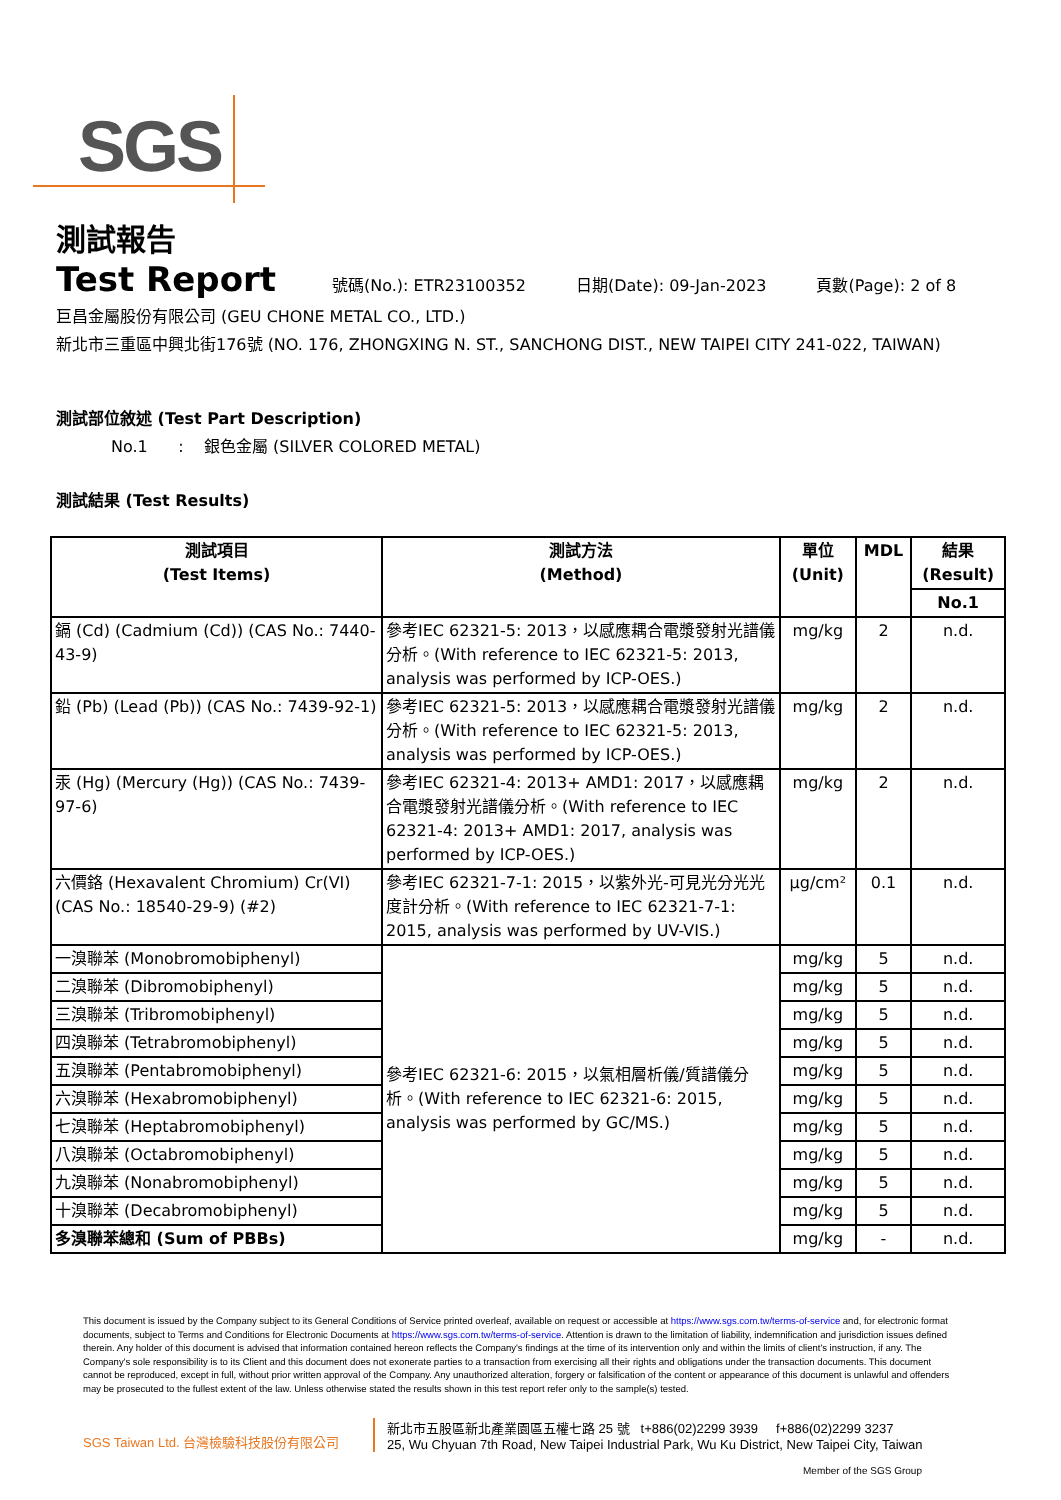SGS
測試報告
Test Report 號碼(No.): ETR23100352 日期(Date): 09-Jan-2023 頁數(Page): 2 of 8
巨昌金屬股份有限公司 (GEU CHONE METAL CO., LTD.)
新北市三重區中興北街176號 (NO. 176, ZHONGXING N. ST., SANCHONG DIST., NEW TAIPEI CITY 241-022, TAIWAN)
測試部位敘述 (Test Part Description)
No.1 : 銀色金屬 (SILVER COLORED METAL)
測試結果 (Test Results)
| 測試項目 (Test Items) | 測試方法 (Method) | 單位 (Unit) | MDL | 結果 (Result) |
| --- | --- | --- | --- | --- |
| | | | | No.1 |
| 鎘 (Cd) (Cadmium (Cd)) (CAS No.: 7440-43-9) | 參考IEC 62321-5: 2013，以感應耦合電漿發射光譜儀分析。(With reference to IEC 62321-5: 2013, analysis was performed by ICP-OES.) | mg/kg | 2 | n.d. |
| 鉛 (Pb) (Lead (Pb)) (CAS No.: 7439-92-1) | 參考IEC 62321-5: 2013，以感應耦合電漿發射光譜儀分析。(With reference to IEC 62321-5: 2013, analysis was performed by ICP-OES.) | mg/kg | 2 | n.d. |
| 汞 (Hg) (Mercury (Hg)) (CAS No.: 7439-97-6) | 參考IEC 62321-4: 2013+ AMD1: 2017，以感應耦合電漿發射光譜儀分析。(With reference to IEC 62321-4: 2013+ AMD1: 2017, analysis was performed by ICP-OES.) | mg/kg | 2 | n.d. |
| 六價鉻 (Hexavalent Chromium) Cr(VI) (CAS No.: 18540-29-9) (#2) | 參考IEC 62321-7-1: 2015，以紫外光-可見光分光光度計分析。(With reference to IEC 62321-7-1: 2015, analysis was performed by UV-VIS.) | μg/cm² | 0.1 | n.d. |
| 一溴聯苯 (Monobromobiphenyl) | 參考IEC 62321-6: 2015，以氣相層析儀/質譜儀分析。(With reference to IEC 62321-6: 2015, analysis was performed by GC/MS.) | mg/kg | 5 | n.d. |
| 二溴聯苯 (Dibromobiphenyl) | | mg/kg | 5 | n.d. |
| 三溴聯苯 (Tribromobiphenyl) | | mg/kg | 5 | n.d. |
| 四溴聯苯 (Tetrabromobiphenyl) | | mg/kg | 5 | n.d. |
| 五溴聯苯 (Pentabromobiphenyl) | | mg/kg | 5 | n.d. |
| 六溴聯苯 (Hexabromobiphenyl) | | mg/kg | 5 | n.d. |
| 七溴聯苯 (Heptabromobiphenyl) | | mg/kg | 5 | n.d. |
| 八溴聯苯 (Octabromobiphenyl) | | mg/kg | 5 | n.d. |
| 九溴聯苯 (Nonabromobiphenyl) | | mg/kg | 5 | n.d. |
| 十溴聯苯 (Decabromobiphenyl) | | mg/kg | 5 | n.d. |
| 多溴聯苯總和 (Sum of PBBs) | | mg/kg | - | n.d. |
This document is issued by the Company subject to its General Conditions of Service printed overleaf, available on request or accessible at https://www.sgs.com.tw/terms-of-service and, for electronic format documents, subject to Terms and Conditions for Electronic Documents at https://www.sgs.com.tw/terms-of-service. Attention is drawn to the limitation of liability, indemnification and jurisdiction issues defined therein. Any holder of this document is advised that information contained hereon reflects the Company's findings at the time of its intervention only and within the limits of client's instruction, if any. The Company's sole responsibility is to its Client and this document does not exonerate parties to a transaction from exercising all their rights and obligations under the transaction documents. This document cannot be reproduced, except in full, without prior written approval of the Company. Any unauthorized alteration, forgery or falsification of the content or appearance of this document is unlawful and offenders may be prosecuted to the fullest extent of the law. Unless otherwise stated the results shown in this test report refer only to the sample(s) tested.
SGS Taiwan Ltd. 台灣檢驗科技股份有限公司
新北市五股區新北產業園區五權七路 25 號 t+886(02)2299 3939 f+886(02)2299 3237
25, Wu Chyuan 7th Road, New Taipei Industrial Park, Wu Ku District, New Taipei City, Taiwan
Member of the SGS Group